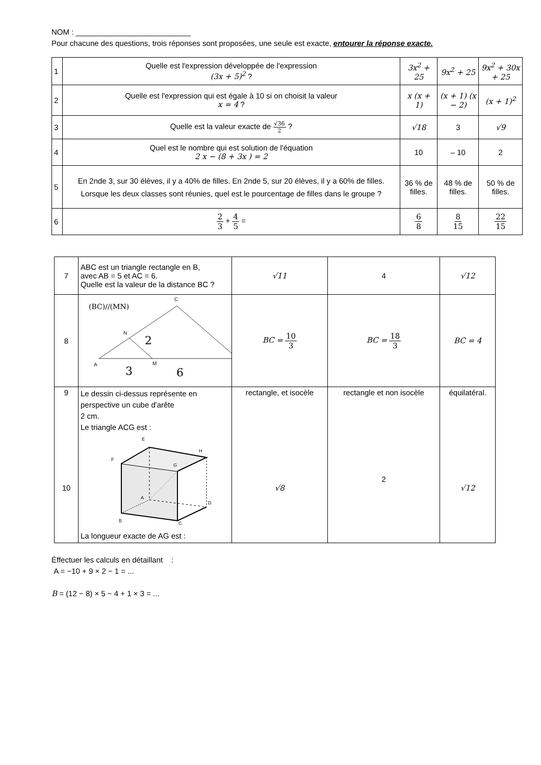NOM : ___________________________
Pour chacune des questions, trois réponses sont proposées, une seule est exacte, entourer la réponse exacte.
| 1 | Quelle est l'expression développée de l'expression (3x + 5)<sup>2</sup> ? | 3x<sup>2</sup> + 25 | 9x<sup>2</sup> + 25 | 9x<sup>2</sup> + 30x + 25 |
| 2 | Quelle est l'expression qui est égale à 10 si on choisit la valeur x = 4 ? | x (x + 1) | (x + 1) (x − 2) | (x + 1)<sup>2</sup> |
| 3 | Quelle est la valeur exacte de √36 2 ? | √18 | 3 | √9 |
| 4 | Quel est le nombre qui est solution de l'équation 2 x − (8 + 3x ) = 2 | 10 | – 10 | 2 |
| 5 | En 2nde 3, sur 30 élèves, il y a 40% de filles. En 2nde 5, sur 20 élèves, il y a 60% de filles. Lorsque les deux classes sont réunies, quel est le pourcentage de filles dans le groupe ? | 36 % de filles. | 48 % de filles. | 50 % de filles. |
| 6 | 2 3 + 4 5 = | 6 8 | 8 15 | 22 15 |
| 7 | ABC est un triangle rectangle en B, avec AB = 5 et AC = 6. Quelle est la valeur de la distance BC ? | √11 | 4 | √12 |
| 8 | (BC)//(MN) C N 2 A M 3 6 B | BC = 10 3 | BC = 18 3 | BC = 4 |
| 9 10 | Le dessin ci-dessus représente en perspective un cube d'arête 2 cm. Le triangle ACG est : E H F G A D B C La longueur exacte de AG est : | rectangle, et isocèle √8 | rectangle et non isocèle 2 | équilatéral. √12 |
Éffectuer les calculs en détaillant :
A = −10 + 9 × 2 − 1 = ...
B = (12 − 8) × 5 − 4 + 1 × 3 = ...